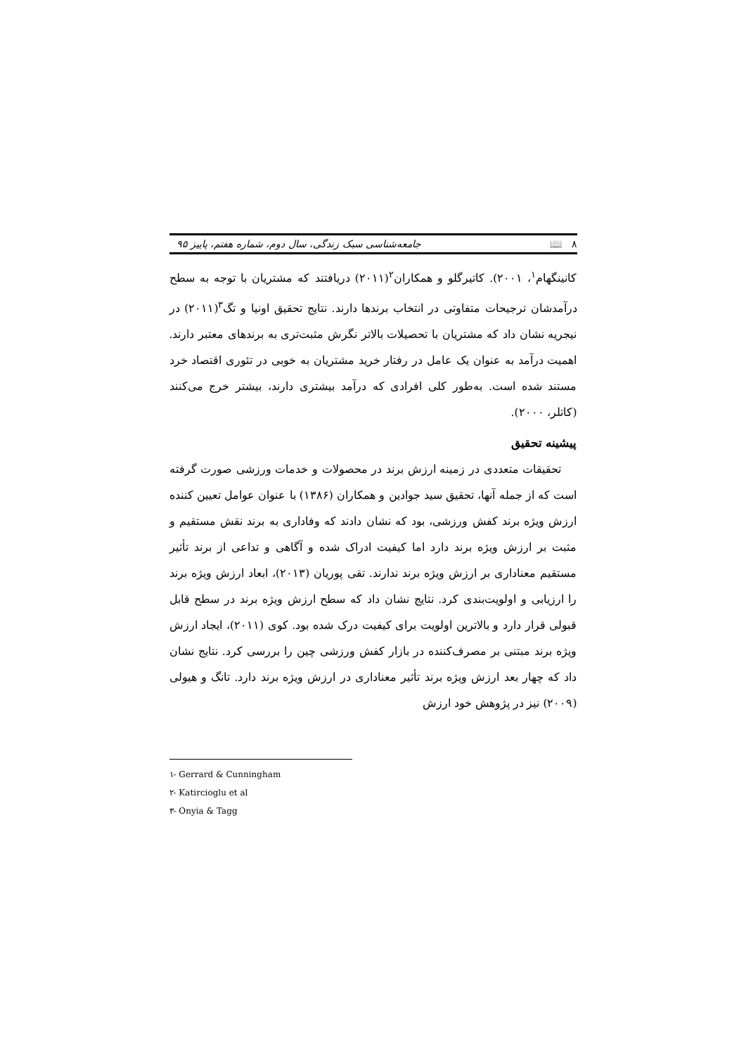۸ 📖 جامعه‌شناسی سبک زندگی، سال دوم، شماره هفتم، پاییز ۹۵
کانینگهام<sup>۱</sup>، ۲۰۰۱). کاتیرگلو و همکاران<sup>۲</sup>(۲۰۱۱) دریافتند که مشتریان با توجه به سطح درآمدشان ترجیحات متفاوتی در انتخاب برندها دارند. نتایج تحقیق اونیا و تگ<sup>۳</sup>(۲۰۱۱) در نیجریه نشان داد که مشتریان با تحصیلات بالاتر نگرش مثبت‌تری به برندهای معتبر دارند. اهمیت درآمد به عنوان یک عامل در رفتار خرید مشتریان به خوبی در تئوری اقتصاد خرد مستند شده است. به‌طور کلی افرادی که درآمد بیشتری دارند، بیشتر خرج می‌کنند (کاتلر، ۲۰۰۰).
پیشینه تحقیق
تحقیقات متعددی در زمینه ارزش برند در محصولات و خدمات ورزشی صورت گرفته است که از جمله آنها، تحقیق سید جوادین و همکاران (۱۳۸۶) با عنوان عوامل تعیین کننده ارزش ویژه برند کفش ورزشی، بود که نشان دادند که وفاداری به برند نقش مستقیم و مثبت بر ارزش ویژه برند دارد اما کیفیت ادراک شده و آگاهی و تداعی از برند تأثیر مستقیم معناداری بر ارزش ویژه برند ندارند. تقی پوریان (۲۰۱۳)، ابعاد ارزش ویژه برند را ارزیابی و اولویت‌بندی کرد. نتایج نشان داد که سطح ارزش ویژه برند در سطح قابل قبولی قرار دارد و بالاترین اولویت برای کیفیت درک شده بود. کوی (۲۰۱۱)، ایجاد ارزش ویژه برند مبتنی بر مصرف‌کننده در بازار کفش ورزشی چین را بررسی کرد. نتایج نشان داد که چهار بعد ارزش ویژه برند تأثیر معناداری در ارزش ویژه برند دارد. تانگ و هیولی (۲۰۰۹) نیز در پژوهش خود ارزش
۱- Gerrard & Cunningham
۲- Katircioglu et al
۳- Onyia & Tagg